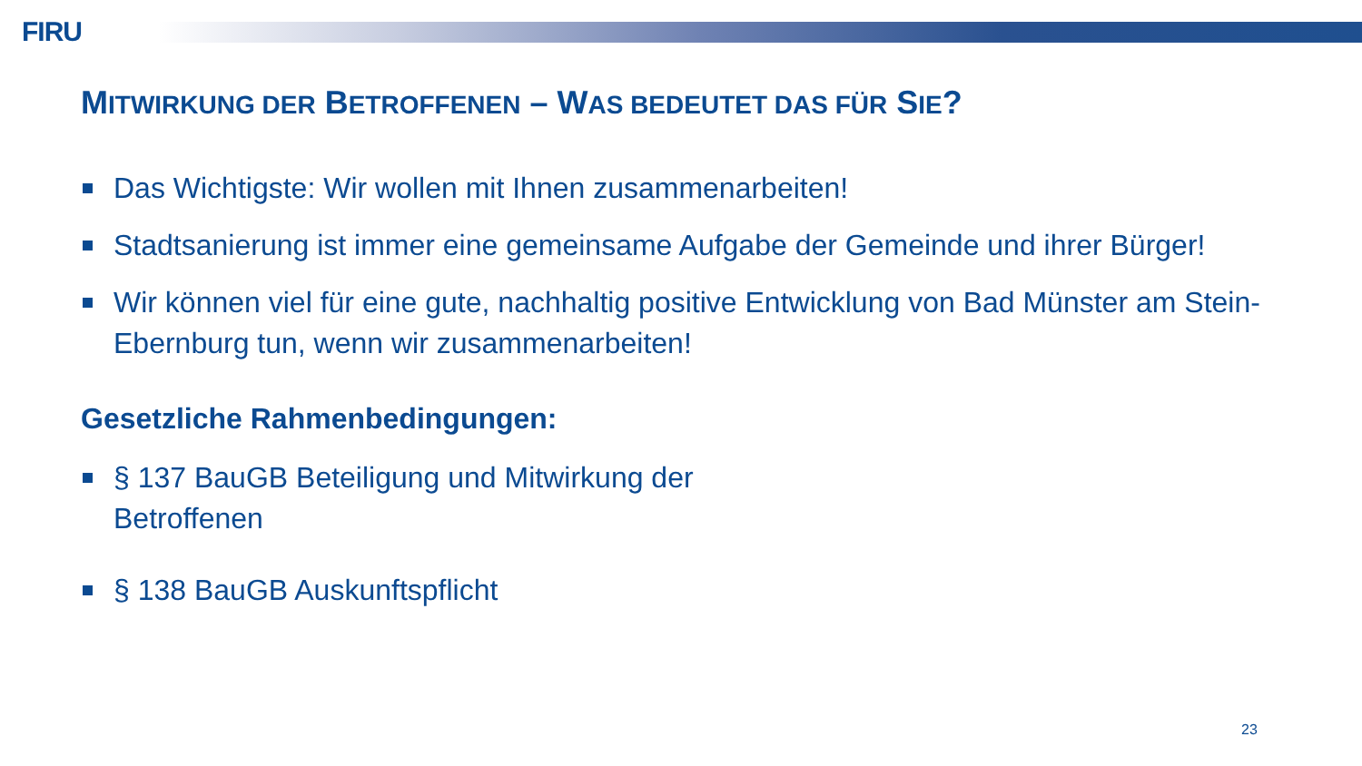FIRU
MITWIRKUNG DER BETROFFENEN – WAS BEDEUTET DAS FÜR SIE?
Das Wichtigste: Wir wollen mit Ihnen zusammenarbeiten!
Stadtsanierung ist immer eine gemeinsame Aufgabe der Gemeinde und ihrer Bürger!
Wir können viel für eine gute, nachhaltig positive Entwicklung von Bad Münster am Stein-Ebernburg tun, wenn wir zusammenarbeiten!
Gesetzliche Rahmenbedingungen:
§ 137 BauGB Beteiligung und Mitwirkung der Betroffenen
§ 138 BauGB Auskunftspflicht
23